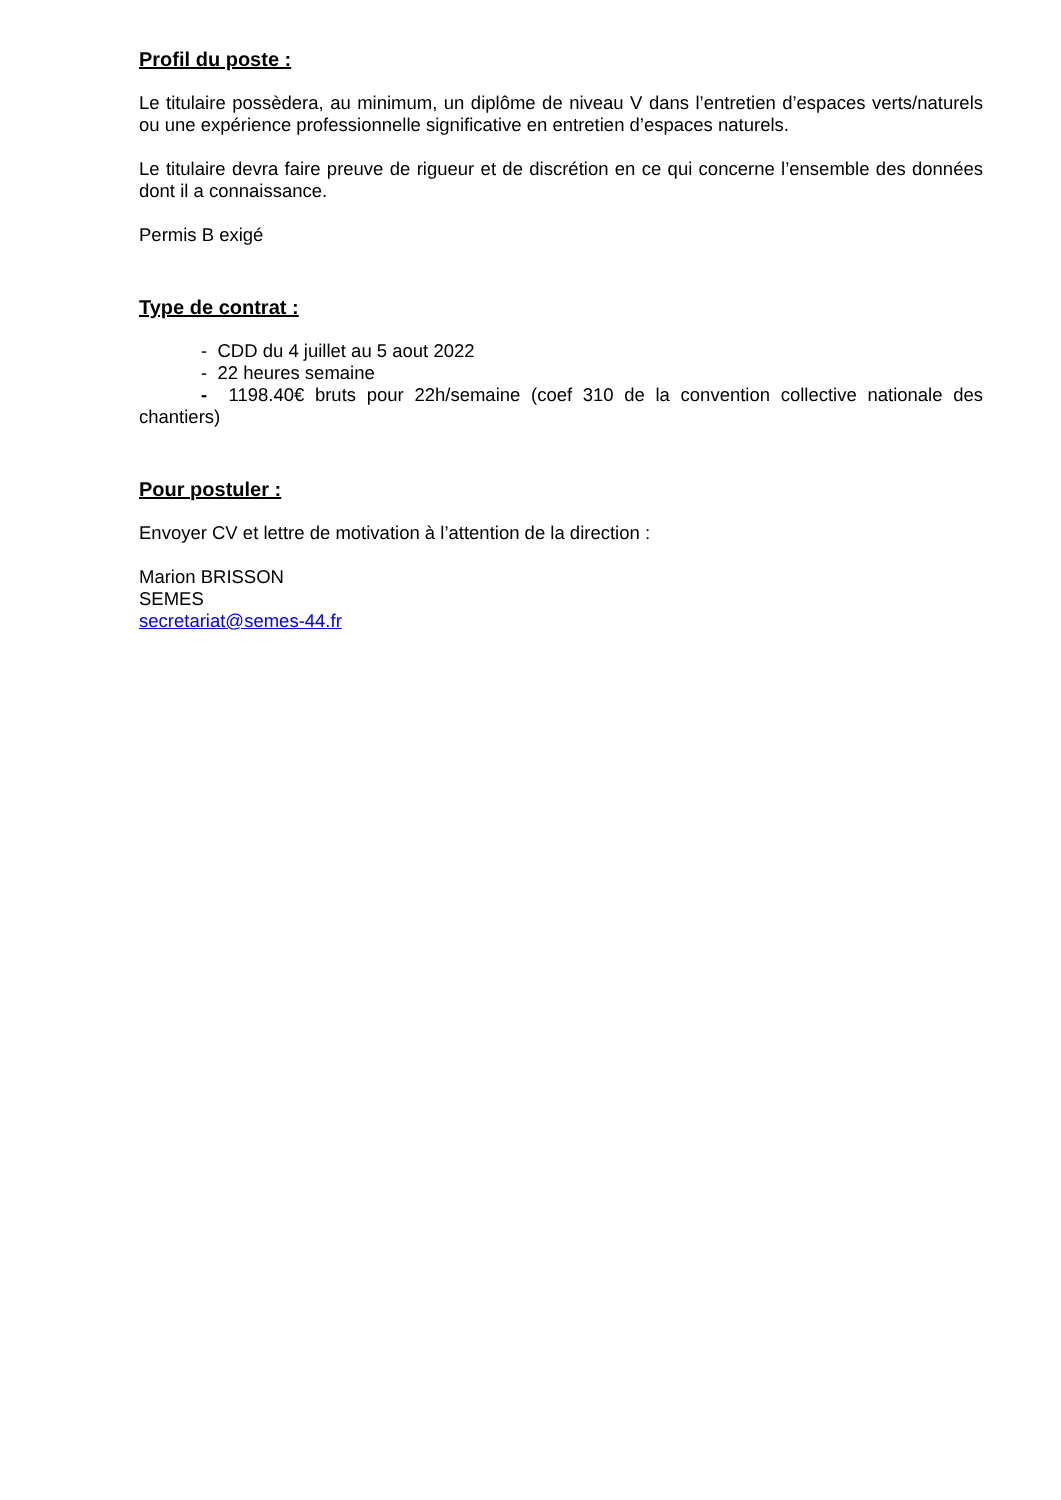Profil du poste :
Le titulaire possèdera, au minimum, un diplôme de niveau V dans l’entretien d’espaces verts/naturels ou une expérience professionnelle significative en entretien d’espaces naturels.
Le titulaire devra faire preuve de rigueur et de discrétion en ce qui concerne l’ensemble des données dont il a connaissance.
Permis B exigé
Type de contrat :
- CDD du 4 juillet au 5 aout 2022
- 22 heures semaine
- 1198.40€ bruts pour 22h/semaine (coef 310 de la convention collective nationale des chantiers)
Pour postuler :
Envoyer CV et lettre de motivation à l’attention de la direction :
Marion BRISSON
SEMES
secretariat@semes-44.fr